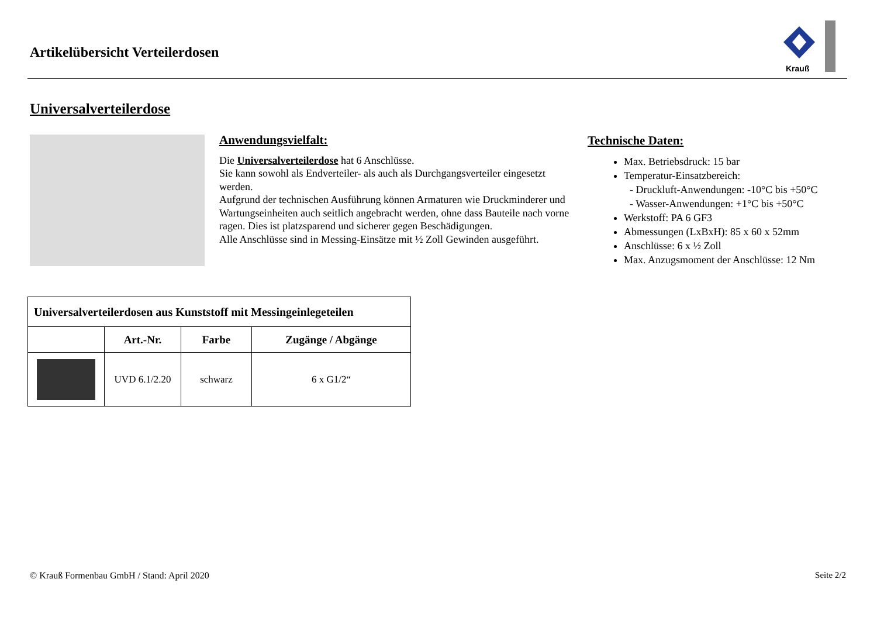Artikelübersicht Verteilerdosen
Krauß
Universalverteilerdose
Anwendungsvielfalt:
Die Universalverteilerdose hat 6 Anschlüsse.
Sie kann sowohl als Endverteiler- als auch als Durchgangsverteiler eingesetzt werden.
Aufgrund der technischen Ausführung können Armaturen wie Druckminderer und Wartungseinheiten auch seitlich angebracht werden, ohne dass Bauteile nach vorne ragen. Dies ist platzsparend und sicherer gegen Beschädigungen.
Alle Anschlüsse sind in Messing-Einsätze mit ½ Zoll Gewinden ausgeführt.
Technische Daten:
Max. Betriebsdruck: 15 bar
Temperatur-Einsatzbereich:
- Druckluft-Anwendungen: -10°C bis +50°C
- Wasser-Anwendungen: +1°C bis +50°C
Werkstoff: PA 6 GF3
Abmessungen (LxBxH): 85 x 60 x 52mm
Anschlüsse: 6 x ½ Zoll
Max. Anzugsmoment der Anschlüsse: 12 Nm
| Universalverteilerdosen aus Kunststoff mit Messingeinlegeteilen | | | |
| --- | --- | --- | --- |
| | Art.-Nr. | Farbe | Zugänge / Abgänge |
| | UVD 6.1/2.20 | schwarz | 6 x G1/2“ |
© Krauß Formenbau GmbH / Stand: April 2020
Seite 2/2